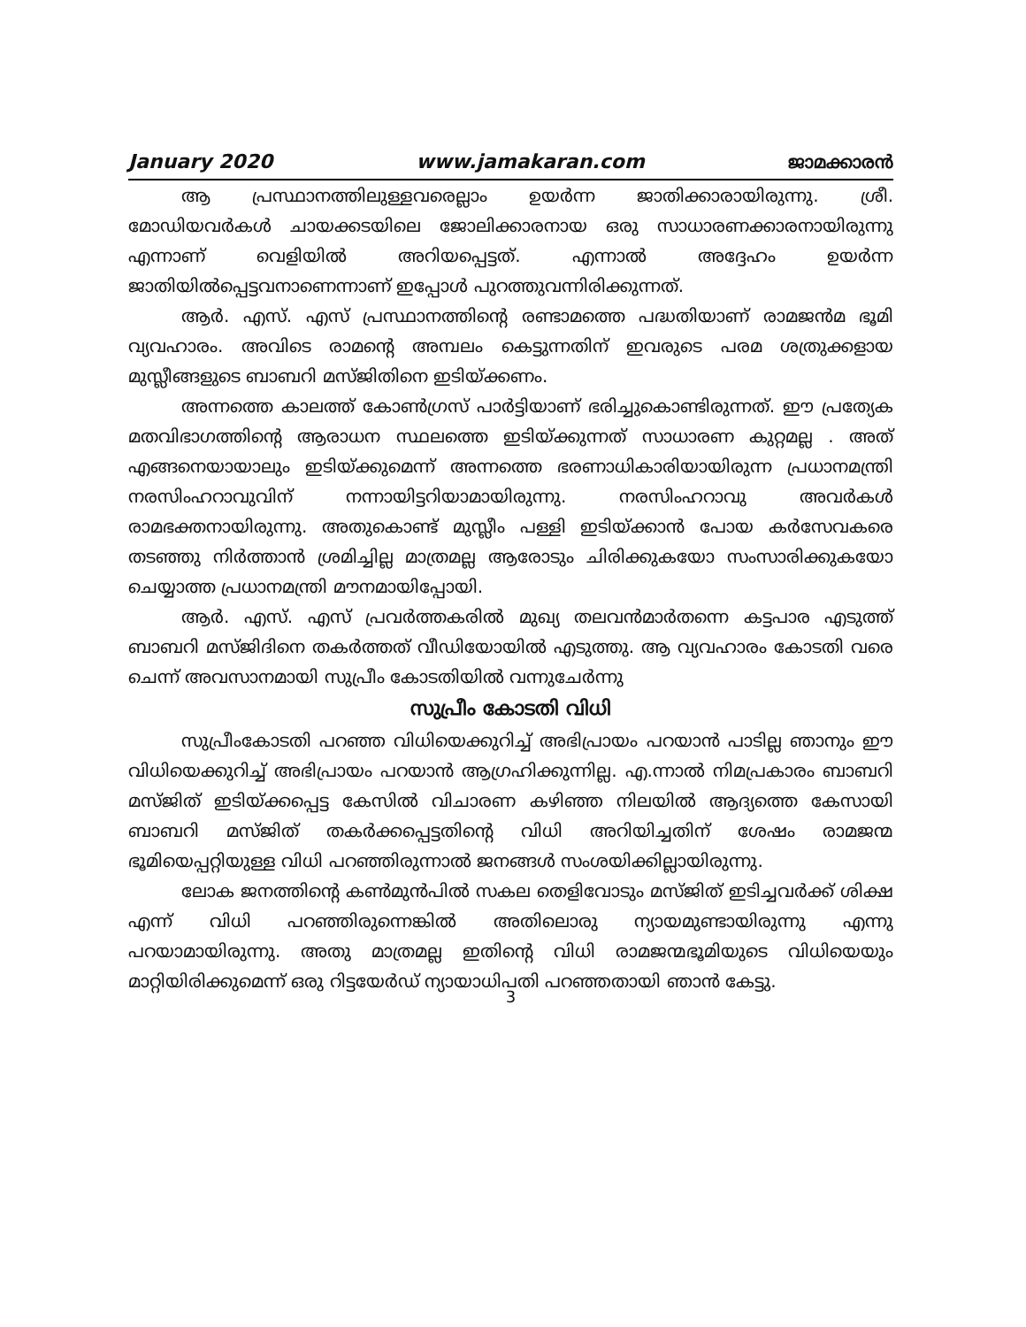January 2020 www.jamakaran.com ജാമക്കാരൻ
ആ പ്രസ്ഥാനത്തിലുള്ളവരെല്ലാം ഉയർന്ന ജാതിക്കാരായിരുന്നു. ശ്രീ. മോഡിയവർകൾ ചായക്കടയിലെ ജോലിക്കാരനായ ഒരു സാധാരണക്കാരനായിരുന്നു എന്നാണ് വെളിയിൽ അറിയപ്പെട്ടത്. എന്നാൽ അദ്ദേഹം ഉയർന്ന ജാതിയിൽപ്പെട്ടവനാണെന്നാണ് ഇപ്പോൾ പുറത്തുവന്നിരിക്കുന്നത്.
ആർ. എസ്. എസ് പ്രസ്ഥാനത്തിന്റെ രണ്ടാമത്തെ പദ്ധതിയാണ് രാമജൻമ ഭൂമി വ്യവഹാരം. അവിടെ രാമന്റെ അമ്പലം കെട്ടുന്നതിന് ഇവരുടെ പരമ ശത്രുക്കളായ മുസ്ലീങ്ങളുടെ ബാബറി മസ്ജിതിനെ ഇടിയ്ക്കണം.
അന്നത്തെ കാലത്ത് കോൺഗ്രസ് പാർട്ടിയാണ് ഭരിച്ചുകൊണ്ടിരുന്നത്. ഈ പ്രത്യേക മതവിഭാഗത്തിന്റെ ആരാധന സ്ഥലത്തെ ഇടിയ്ക്കുന്നത് സാധാരണ കുറ്റമല്ല . അത് എങ്ങനെയായാലും ഇടിയ്ക്കുമെന്ന് അന്നത്തെ ഭരണാധികാരിയായിരുന്ന പ്രധാനമന്ത്രി നരസിംഹറാവുവിന് നന്നായിട്ടറിയാമായിരുന്നു. നരസിംഹറാവു അവർകൾ രാമഭക്തനായിരുന്നു. അതുകൊണ്ട് മുസ്ലീം പള്ളി ഇടിയ്ക്കാൻ പോയ കർസേവകരെ തടഞ്ഞു നിർത്താൻ ശ്രമിച്ചില്ല മാത്രമല്ല ആരോടും ചിരിക്കുകയോ സംസാരിക്കുകയോ ചെയ്യാത്ത പ്രധാനമന്ത്രി മൗനമായിപ്പോയി.
ആർ. എസ്. എസ് പ്രവർത്തകരിൽ മുഖ്യ തലവൻമാർതന്നെ കട്ടപാര എടുത്ത് ബാബറി മസ്ജിദിനെ തകർത്തത് വീഡിയോയിൽ എടുത്തു. ആ വ്യവഹാരം കോടതി വരെ ചെന്ന് അവസാനമായി സുപ്രീം കോടതിയിൽ വന്നുചേർന്നു
സുപ്രീം കോടതി വിധി
സുപ്രീംകോടതി പറഞ്ഞ വിധിയെക്കുറിച്ച് അഭിപ്രായം പറയാൻ പാടില്ല ഞാനും ഈ വിധിയെക്കുറിച്ച് അഭിപ്രായം പറയാൻ ആഗ്രഹിക്കുന്നില്ല. എ.ന്നാൽ നിമപ്രകാരം ബാബറി മസ്ജിത് ഇടിയ്ക്കപ്പെട്ട കേസിൽ വിചാരണ കഴിഞ്ഞ നിലയിൽ ആദ്യത്തെ കേസായി ബാബറി മസ്ജിത് തകർക്കപ്പെട്ടതിന്റെ വിധി അറിയിച്ചതിന് ശേഷം രാമജന്മ ഭൂമിയെപ്പറ്റിയുള്ള വിധി പറഞ്ഞിരുന്നാൽ ജനങ്ങൾ സംശയിക്കില്ലായിരുന്നു.
ലോക ജനത്തിന്റെ കൺമുൻപിൽ സകല തെളിവോടും മസ്ജിത് ഇടിച്ചവർക്ക് ശിക്ഷ എന്ന് വിധി പറഞ്ഞിരുന്നെങ്കിൽ അതിലൊരു ന്യായമുണ്ടായിരുന്നു എന്നു പറയാമായിരുന്നു. അതു മാത്രമല്ല ഇതിന്റെ വിധി രാമജന്മഭൂമിയുടെ വിധിയെയും മാറ്റിയിരിക്കുമെന്ന് ഒരു റിട്ടയേർഡ് ന്യായാധിപതി പറഞ്ഞതായി ഞാൻ കേട്ടു.
3